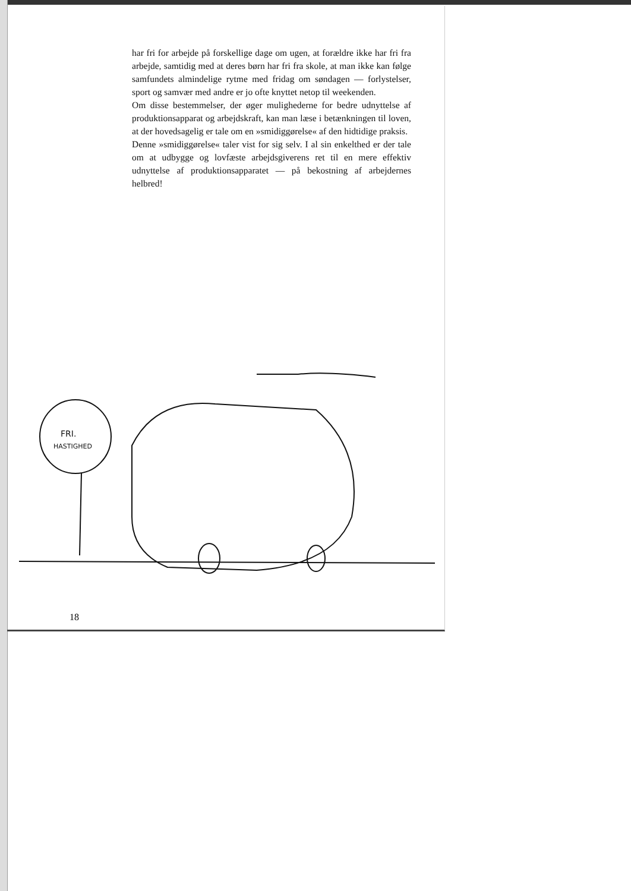har fri for arbejde på forskellige dage om ugen, at forældre ikke har fri fra arbejde, samtidig med at deres børn har fri fra skole, at man ikke kan følge samfundets almindelige rytme med fridag om søndagen — forlystelser, sport og samvær med andre er jo ofte knyttet netop til weekenden.
Om disse bestemmelser, der øger mulighederne for bedre udnyttelse af produktionsapparat og arbejdskraft, kan man læse i betænkningen til loven, at der hovedsagelig er tale om en »smidiggørelse« af den hidtidige praksis.
Denne »smidiggørelse« taler vist for sig selv. I al sin enkelthed er der tale om at udbygge og lovfæste arbejdsgiverens ret til en mere effektiv udnyttelse af produktionsapparatet — på bekostning af arbejdernes helbred!
FRI.
HASTIGHED
18